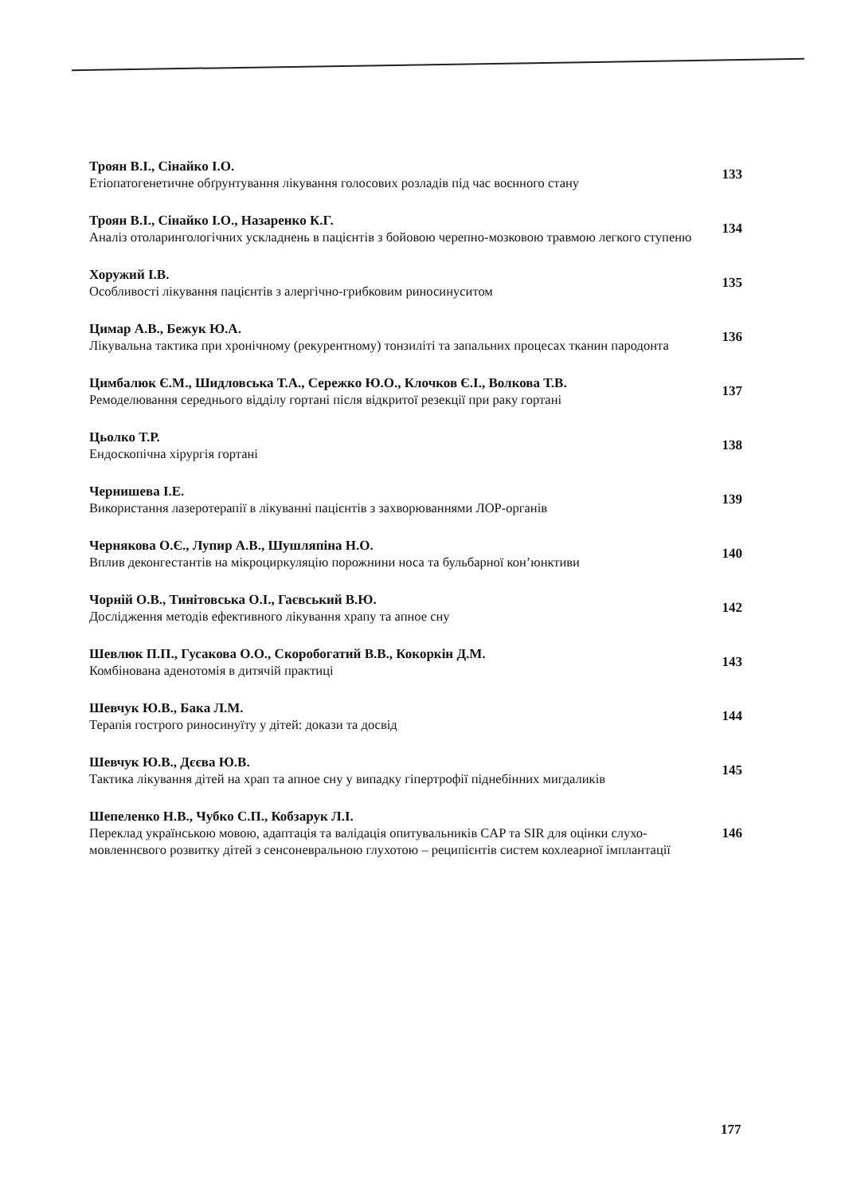Троян В.І., Сінайко І.О.
Етіопатогенетичне обґрунтування лікування голосових розладів під час воєнного стану
133
Троян В.І., Сінайко І.О., Назаренко К.Г.
Аналіз отоларингологічних ускладнень в пацієнтів з бойовою черепно-мозковою травмою легкого ступеню
134
Хоружий І.В.
Особливості лікування пацієнтів з алергічно-грибковим риносинуситом
135
Цимар А.В., Бежук Ю.А.
Лікувальна тактика при хронічному (рекурентному) тонзиліті та запальних процесах тканин пародонта
136
Цимбалюк Є.М., Шидловська Т.А., Сережко Ю.О., Клочков Є.І., Волкова Т.В.
Ремоделювання середнього відділу гортані після відкритої резекції при раку гортані
137
Цьолко Т.Р.
Ендоскопічна хірургія гортані
138
Чернишева І.Е.
Використання лазеротерапії в лікуванні пацієнтів з захворюваннями ЛОР-органів
139
Чернякова О.Є., Лупир А.В., Шушляпіна Н.О.
Вплив деконгестантів на мікроциркуляцію порожнини носа та бульбарної кон’юнктиви
140
Чорній О.В., Тинітовська О.І., Гаєвський В.Ю.
Дослідження методів ефективного лікування храпу та апное сну
142
Шевлюк П.П., Гусакова О.О., Скоробогатий В.В., Кокоркін Д.М.
Комбінована аденотомія в дитячій практиці
143
Шевчук Ю.В., Бака Л.М.
Терапія гострого риносинуїту у дітей: докази та досвід
144
Шевчук Ю.В., Дєєва Ю.В.
Тактика лікування дітей на храп та апное сну у випадку гіпертрофії піднебінних мигдаликів
145
Шепеленко Н.В., Чубко С.П., Кобзарук Л.І.
Переклад українською мовою, адаптація та валідація опитувальників CAP та SIR для оцінки слухо-мовленнєвого розвитку дітей з сенсоневральною глухотою – реципієнтів систем кохлеарної імплантації
146
177